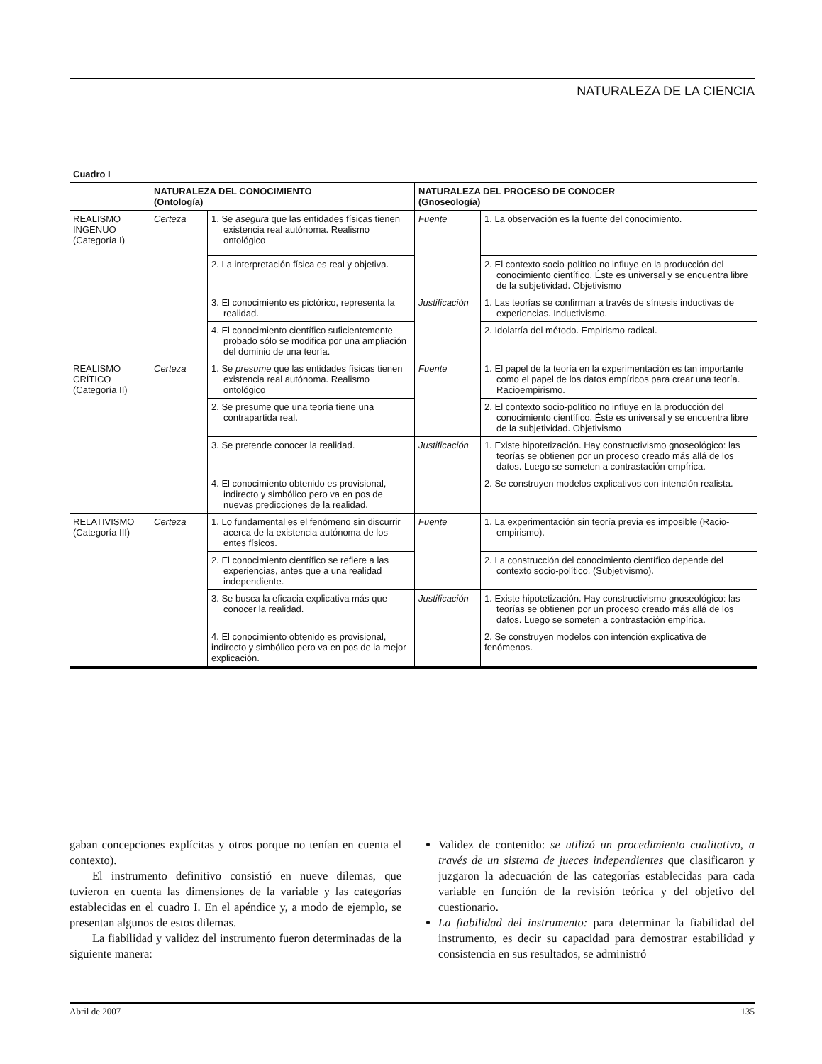NATURALEZA DE LA CIENCIA
Cuadro I
| | NATURALEZA DEL CONOCIMIENTO (Ontología) | | NATURALEZA DEL PROCESO DE CONOCER (Gnoseología) | |
| --- | --- | --- | --- | --- |
| REALISMO INGENUO (Categoría I) | Certeza | 1. Se asegura que las entidades físicas tienen existencia real autónoma. Realismo ontológico | Fuente | 1. La observación es la fuente del conocimiento. |
| | | 2. La interpretación física es real y objetiva. | | 2. El contexto socio-político no influye en la producción del conocimiento científico. Éste es universal y se encuentra libre de la subjetividad. Objetivismo |
| | | 3. El conocimiento es pictórico, representa la realidad. | Justificación | 1. Las teorías se confirman a través de síntesis inductivas de experiencias. Inductivismo. |
| | | 4. El conocimiento científico suficientemente probado sólo se modifica por una ampliación del dominio de una teoría. | | 2. Idolatría del método. Empirismo radical. |
| REALISMO CRÍTICO (Categoría II) | Certeza | 1. Se presume que las entidades físicas tienen existencia real autónoma. Realismo ontológico | Fuente | 1. El papel de la teoría en la experimentación es tan importante como el papel de los datos empíricos para crear una teoría. Racioempirismo. |
| | | 2. Se presume que una teoría tiene una contrapartida real. | | 2. El contexto socio-político no influye en la producción del conocimiento científico. Éste es universal y se encuentra libre de la subjetividad. Objetivismo |
| | | 3. Se pretende conocer la realidad. | Justificación | 1. Existe hipotetización. Hay constructivismo gnoseológico: las teorías se obtienen por un proceso creado más allá de los datos. Luego se someten a contrastación empírica. |
| | | 4. El conocimiento obtenido es provisional, indirecto y simbólico pero va en pos de nuevas predicciones de la realidad. | | 2. Se construyen modelos explicativos con intención realista. |
| RELATIVISMO (Categoría III) | Certeza | 1. Lo fundamental es el fenómeno sin discurrir acerca de la existencia autónoma de los entes físicos. | Fuente | 1. La experimentación sin teoría previa es imposible (Racio-empirismo). |
| | | 2. El conocimiento científico se refiere a las experiencias, antes que a una realidad independiente. | | 2. La construcción del conocimiento científico depende del contexto socio-político. (Subjetivismo). |
| | | 3. Se busca la eficacia explicativa más que conocer la realidad. | Justificación | 1. Existe hipotetización. Hay constructivismo gnoseológico: las teorías se obtienen por un proceso creado más allá de los datos. Luego se someten a contrastación empírica. |
| | | 4. El conocimiento obtenido es provisional, indirecto y simbólico pero va en pos de la mejor explicación. | | 2. Se construyen modelos con intención explicativa de fenómenos. |
gaban concepciones explícitas y otros porque no tenían en cuenta el contexto).
El instrumento definitivo consistió en nueve dilemas, que tuvieron en cuenta las dimensiones de la variable y las categorías establecidas en el cuadro I. En el apéndice y, a modo de ejemplo, se presentan algunos de estos dilemas.
La fiabilidad y validez del instrumento fueron determinadas de la siguiente manera:
Validez de contenido: se utilizó un procedimiento cualitativo, a través de un sistema de jueces independientes que clasificaron y juzgaron la adecuación de las categorías establecidas para cada variable en función de la revisión teórica y del objetivo del cuestionario.
La fiabilidad del instrumento: para determinar la fiabilidad del instrumento, es decir su capacidad para demostrar estabilidad y consistencia en sus resultados, se administró
Abril de 2007 135